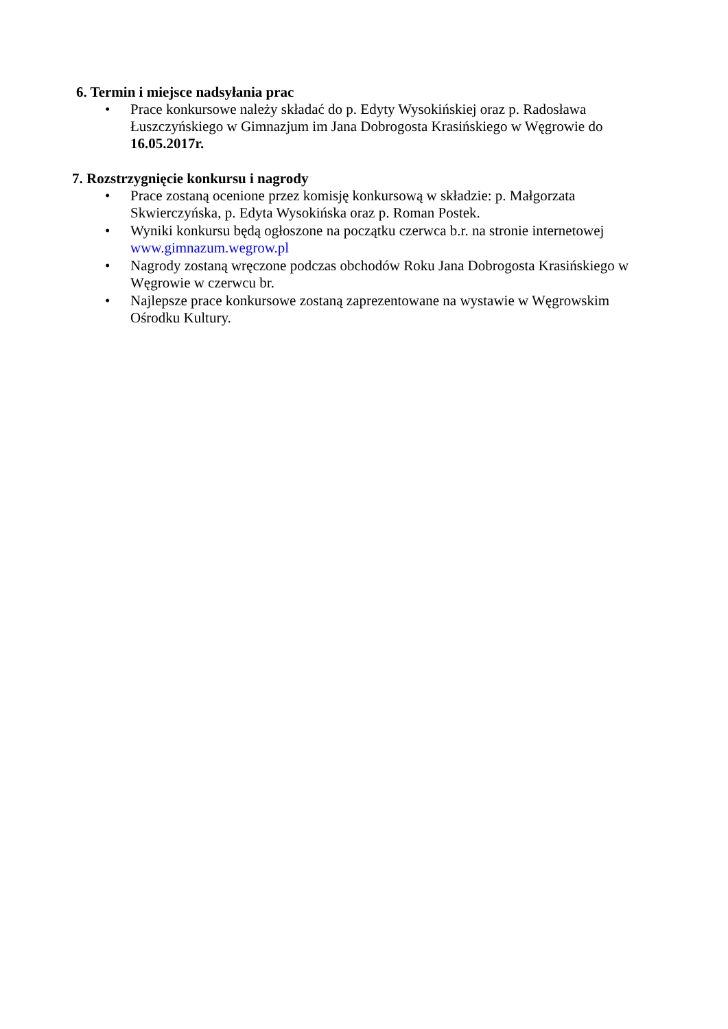6. Termin i miejsce nadsyłania prac
• Prace konkursowe należy składać do p. Edyty Wysokińskiej oraz p. Radosława Łuszczyńskiego w Gimnazjum im Jana Dobrogosta Krasińskiego w Węgrowie do 16.05.2017r.
7. Rozstrzygnięcie konkursu i nagrody
• Prace zostaną ocenione przez komisję konkursową w składzie: p. Małgorzata Skwierczyńska, p. Edyta Wysokińska oraz p. Roman Postek.
• Wyniki konkursu będą ogłoszone na początku czerwca b.r. na stronie internetowej www.gimnazum.wegrow.pl
• Nagrody zostaną wręczone podczas obchodów Roku Jana Dobrogosta Krasińskiego w Węgrowie w czerwcu br.
• Najlepsze prace konkursowe zostaną zaprezentowane na wystawie w Węgrowskim Ośrodku Kultury.